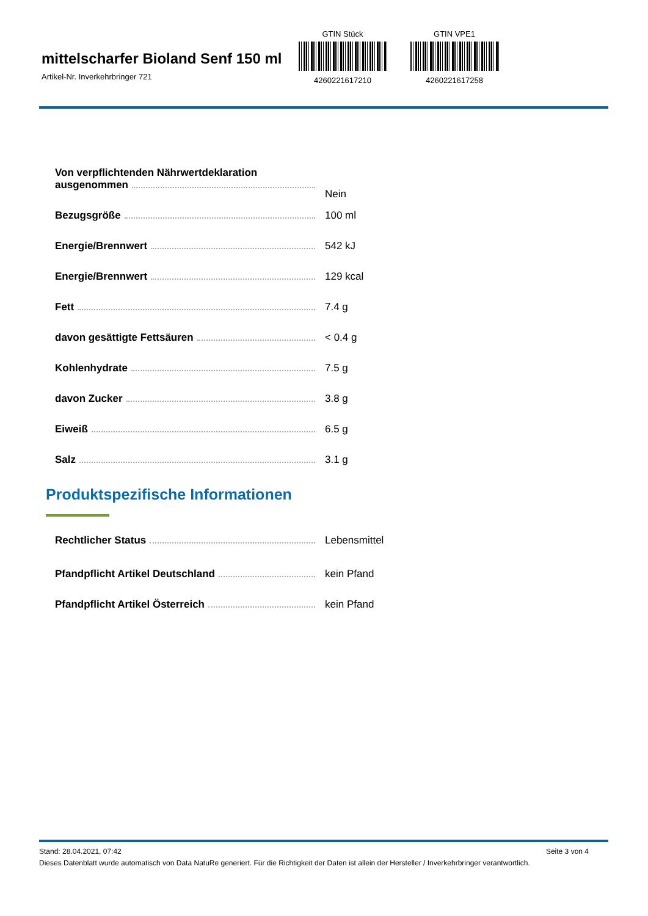mittelscharfer Bioland Senf 150 ml
Artikel-Nr. Inverkehrbringer 721
GTIN Stück
4260221617210
GTIN VPE1
4260221617258
| Von verpflichtenden Nährwertdeklaration ausgenommen | Nein |
| Bezugsgröße | 100 ml |
| Energie/Brennwert | 542 kJ |
| Energie/Brennwert | 129 kcal |
| Fett | 7.4 g |
| davon gesättigte Fettsäuren | < 0.4 g |
| Kohlenhydrate | 7.5 g |
| davon Zucker | 3.8 g |
| Eiweiß | 6.5 g |
| Salz | 3.1 g |
Produktspezifische Informationen
| Rechtlicher Status | Lebensmittel |
| Pfandpflicht Artikel Deutschland | kein Pfand |
| Pfandpflicht Artikel Österreich | kein Pfand |
Stand: 28.04.2021, 07:42 Seite 3 von 4
Dieses Datenblatt wurde automatisch von Data NatuRe generiert. Für die Richtigkeit der Daten ist allein der Hersteller / Inverkehrbringer verantwortlich.